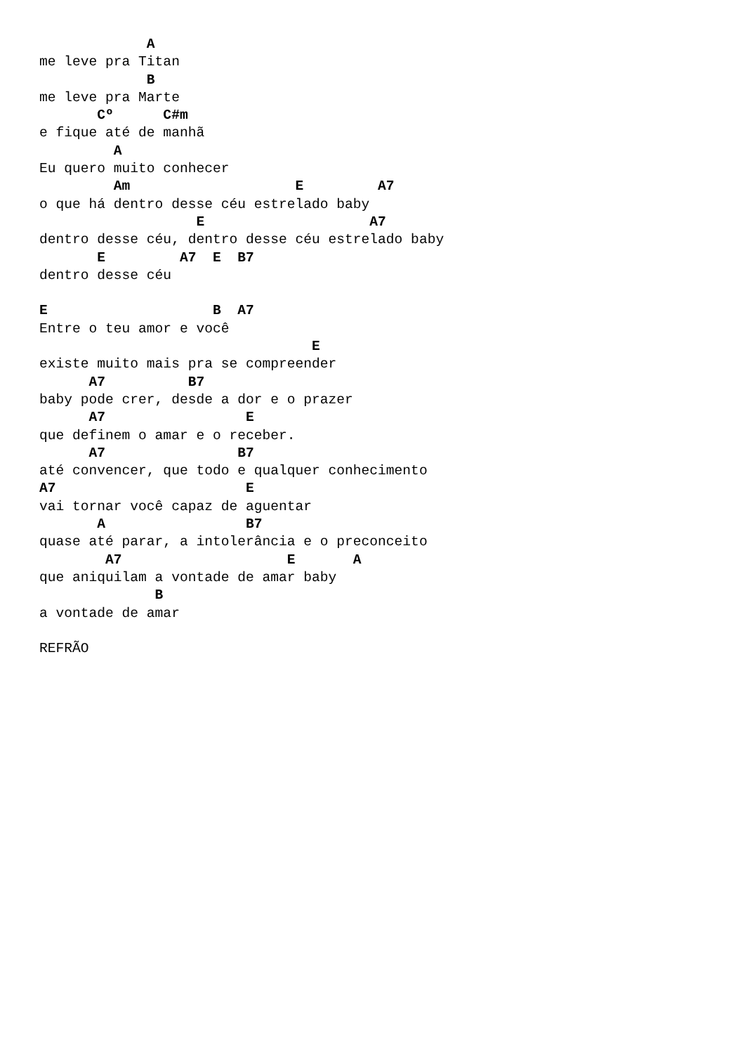A
me leve pra Titan
             B
me leve pra Marte
       Cº      C#m
e fique até de manhã
         A
Eu quero muito conhecer
         Am                    E         A7
o que há dentro desse céu estrelado baby
                   E                    A7
dentro desse céu, dentro desse céu estrelado baby
       E         A7  E  B7
dentro desse céu

E                    B  A7
Entre o teu amor e você
                                 E
existe muito mais pra se compreender
      A7          B7
baby pode crer, desde a dor e o prazer
      A7                 E
que definem o amar e o receber.
      A7                B7
até convencer, que todo e qualquer conhecimento
A7                       E
vai tornar você capaz de aguentar
       A                 B7
quase até parar, a intolerância e o preconceito
        A7                    E       A
que aniquilam a vontade de amar baby
              B
a vontade de amar

REFRÃO